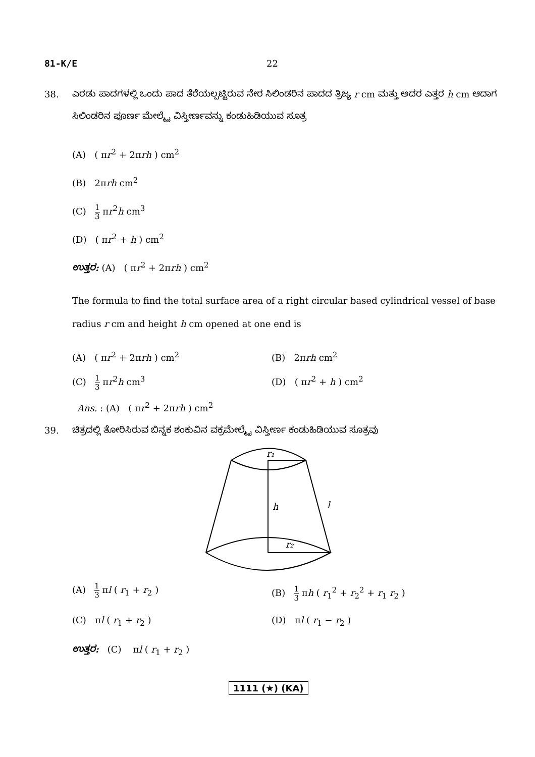81-K/E 22
38. ಎರಡು ಪಾದಗಳಲ್ಲಿ ಒಂದು ಪಾದ ತೆರೆಯಲ್ಪಟ್ಟಿರುವ ನೇರ ಸಿಲಿಂಡರಿನ ಪಾದದ ತ್ರಿಜ್ಯ r cm ಮತ್ತು ಅದರ ಎತ್ತರ h cm ಆದಾಗ ಸಿಲಿಂಡರಿನ ಪೂರ್ಣ ಮೇಲ್ಮೈ ವಿಸ್ತೀರ್ಣವನ್ನು ಕಂಡುಹಿಡಿಯುವ ಸೂತ್ರ
(A) ( πr<sup>2</sup> + 2πrh ) cm<sup>2</sup>
(B) 2πrh cm<sup>2</sup>
(C) 1 3 πr<sup>2</sup>h cm<sup>3</sup>
(D) ( πr<sup>2</sup> + h ) cm<sup>2</sup>
ಉತ್ತರ: (A) ( πr<sup>2</sup> + 2πrh ) cm<sup>2</sup>
The formula to find the total surface area of a right circular based cylindrical vessel of base radius r cm and height h cm opened at one end is
(A) ( πr<sup>2</sup> + 2πrh ) cm<sup>2</sup> (B) 2πrh cm<sup>2</sup>
(C) 1 3 πr<sup>2</sup>h cm<sup>3</sup> (D) ( πr<sup>2</sup> + h ) cm<sup>2</sup>
Ans. : (A) ( πr<sup>2</sup> + 2πrh ) cm<sup>2</sup>
39. ಚಿತ್ರದಲ್ಲಿ ತೋರಿಸಿರುವ ಬಿನ್ನಕ ಶಂಕುವಿನ ವಕ್ರಮೇಲ್ಮೈ ವಿಸ್ತೀರ್ಣ ಕಂಡುಹಿಡಿಯುವ ಸೂತ್ರವು
r₁
h
l
r₂
(A) 1 3 πl ( r<sub>1</sub> + r<sub>2</sub> ) (B) 1 3 πh ( r<sub>1</sub><sup>2</sup> + r<sub>2</sub><sup>2</sup> + r<sub>1</sub> r<sub>2</sub> )
(C) πl ( r<sub>1</sub> + r<sub>2</sub> ) (D) πl ( r<sub>1</sub> − r<sub>2</sub> )
ಉತ್ತರ: (C) πl ( r<sub>1</sub> + r<sub>2</sub> )
1111 (★) (KA)